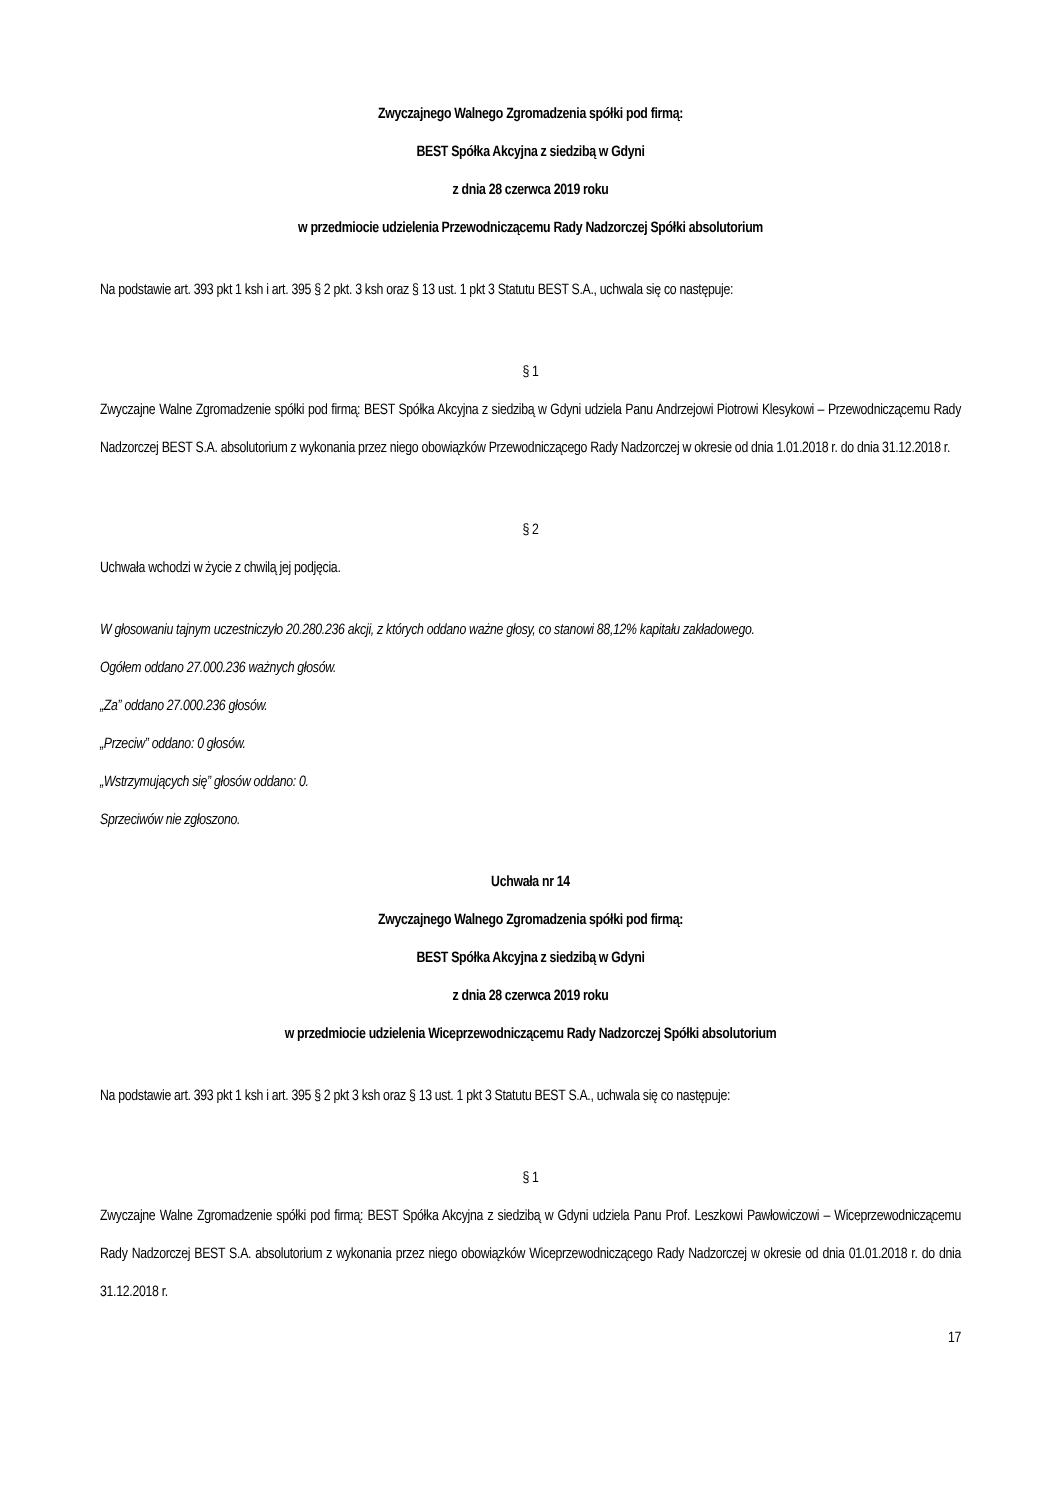Zwyczajnego Walnego Zgromadzenia spółki pod firmą:
BEST Spółka Akcyjna z siedzibą w Gdyni
z dnia 28 czerwca 2019 roku
w przedmiocie udzielenia Przewodniczącemu Rady Nadzorczej Spółki absolutorium
Na podstawie art. 393 pkt 1 ksh i art. 395 § 2 pkt. 3 ksh oraz § 13 ust. 1 pkt 3 Statutu BEST S.A., uchwala się co następuje:
§ 1
Zwyczajne Walne Zgromadzenie spółki pod firmą: BEST Spółka Akcyjna z siedzibą w Gdyni udziela Panu Andrzejowi Piotrowi Klesykowi – Przewodniczącemu Rady Nadzorczej BEST S.A. absolutorium z wykonania przez niego obowiązków Przewodniczącego Rady Nadzorczej w okresie od dnia 1.01.2018 r. do dnia 31.12.2018 r.
§ 2
Uchwała wchodzi w życie z chwilą jej podjęcia.
W głosowaniu tajnym uczestniczyło 20.280.236 akcji, z których oddano ważne głosy, co stanowi 88,12% kapitału zakładowego.
Ogółem oddano 27.000.236 ważnych głosów.
„Za” oddano 27.000.236 głosów.
„Przeciw” oddano: 0 głosów.
„Wstrzymujących się” głosów oddano: 0.
Sprzeciwów nie zgłoszono.
Uchwała nr 14
Zwyczajnego Walnego Zgromadzenia spółki pod firmą:
BEST Spółka Akcyjna z siedzibą w Gdyni
z dnia 28 czerwca 2019 roku
w przedmiocie udzielenia Wiceprzewodniczącemu Rady Nadzorczej Spółki absolutorium
Na podstawie art. 393 pkt 1 ksh i art. 395 § 2 pkt 3 ksh oraz § 13 ust. 1 pkt 3 Statutu BEST S.A., uchwala się co następuje:
§ 1
Zwyczajne Walne Zgromadzenie spółki pod firmą: BEST Spółka Akcyjna z siedzibą w Gdyni udziela Panu Prof. Leszkowi Pawłowiczowi – Wiceprzewodniczącemu Rady Nadzorczej BEST S.A. absolutorium z wykonania przez niego obowiązków Wiceprzewodniczącego Rady Nadzorczej w okresie od dnia 01.01.2018 r. do dnia 31.12.2018 r.
17